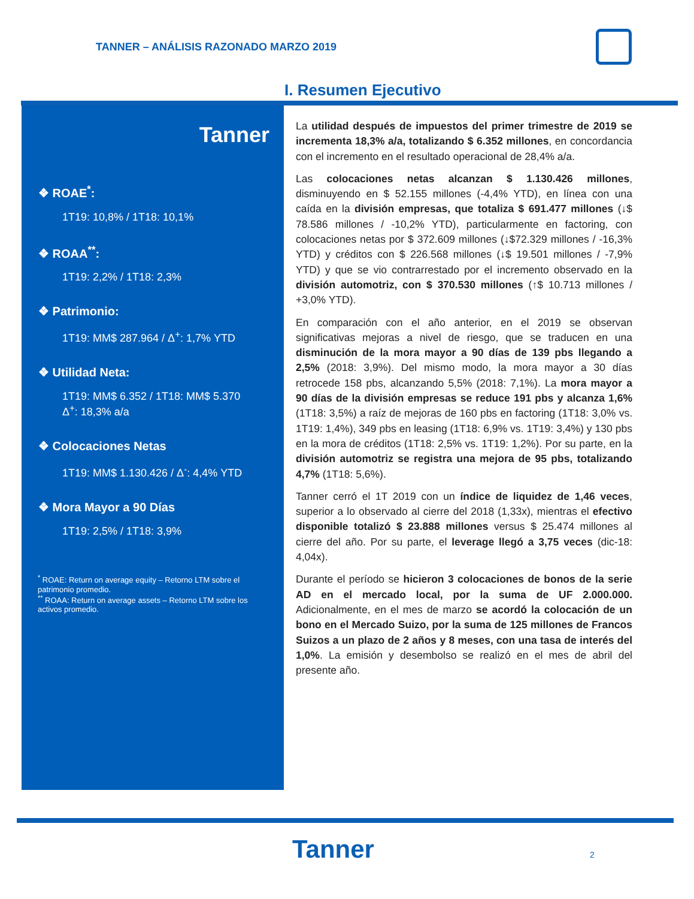TANNER – ANÁLISIS RAZONADO MARZO 2019
I. Resumen Ejecutivo
Tanner
❖ ROAE<sup>*</sup>:
1T19: 10,8% / 1T18: 10,1%
❖ ROAA<sup>**</sup>:
1T19: 2,2% / 1T18: 2,3%
❖ Patrimonio:
1T19: MM$ 287.964 / Δ<sup>+</sup>: 1,7% YTD
❖ Utilidad Neta:
1T19: MM$ 6.352 / 1T18: MM$ 5.370
Δ<sup>+</sup>: 18,3% a/a
❖ Colocaciones Netas
1T19: MM$ 1.130.426 / Δ<sup>-</sup>: 4,4% YTD
❖ Mora Mayor a 90 Días
1T19: 2,5% / 1T18: 3,9%
<sup>*</sup> ROAE: Return on average equity – Retorno LTM sobre el patrimonio promedio.
<sup>**</sup> ROAA: Return on average assets – Retorno LTM sobre los activos promedio.
La utilidad después de impuestos del primer trimestre de 2019 se incrementa 18,3% a/a, totalizando $ 6.352 millones, en concordancia con el incremento en el resultado operacional de 28,4% a/a.
Las colocaciones netas alcanzan $ 1.130.426 millones, disminuyendo en $ 52.155 millones (-4,4% YTD), en línea con una caída en la división empresas, que totaliza $ 691.477 millones (↓$ 78.586 millones / -10,2% YTD), particularmente en factoring, con colocaciones netas por $ 372.609 millones (↓$72.329 millones / -16,3% YTD) y créditos con $ 226.568 millones (↓$ 19.501 millones / -7,9% YTD) y que se vio contrarrestado por el incremento observado en la división automotriz, con $ 370.530 millones (↑$ 10.713 millones / +3,0% YTD).
En comparación con el año anterior, en el 2019 se observan significativas mejoras a nivel de riesgo, que se traducen en una disminución de la mora mayor a 90 días de 139 pbs llegando a 2,5% (2018: 3,9%). Del mismo modo, la mora mayor a 30 días retrocede 158 pbs, alcanzando 5,5% (2018: 7,1%). La mora mayor a 90 días de la división empresas se reduce 191 pbs y alcanza 1,6% (1T18: 3,5%) a raíz de mejoras de 160 pbs en factoring (1T18: 3,0% vs. 1T19: 1,4%), 349 pbs en leasing (1T18: 6,9% vs. 1T19: 3,4%) y 130 pbs en la mora de créditos (1T18: 2,5% vs. 1T19: 1,2%). Por su parte, en la división automotriz se registra una mejora de 95 pbs, totalizando 4,7% (1T18: 5,6%).
Tanner cerró el 1T 2019 con un índice de liquidez de 1,46 veces, superior a lo observado al cierre del 2018 (1,33x), mientras el efectivo disponible totalizó $ 23.888 millones versus $ 25.474 millones al cierre del año. Por su parte, el leverage llegó a 3,75 veces (dic-18: 4,04x).
Durante el período se hicieron 3 colocaciones de bonos de la serie AD en el mercado local, por la suma de UF 2.000.000. Adicionalmente, en el mes de marzo se acordó la colocación de un bono en el Mercado Suizo, por la suma de 125 millones de Francos Suizos a un plazo de 2 años y 8 meses, con una tasa de interés del 1,0%. La emisión y desembolso se realizó en el mes de abril del presente año.
Tanner 2